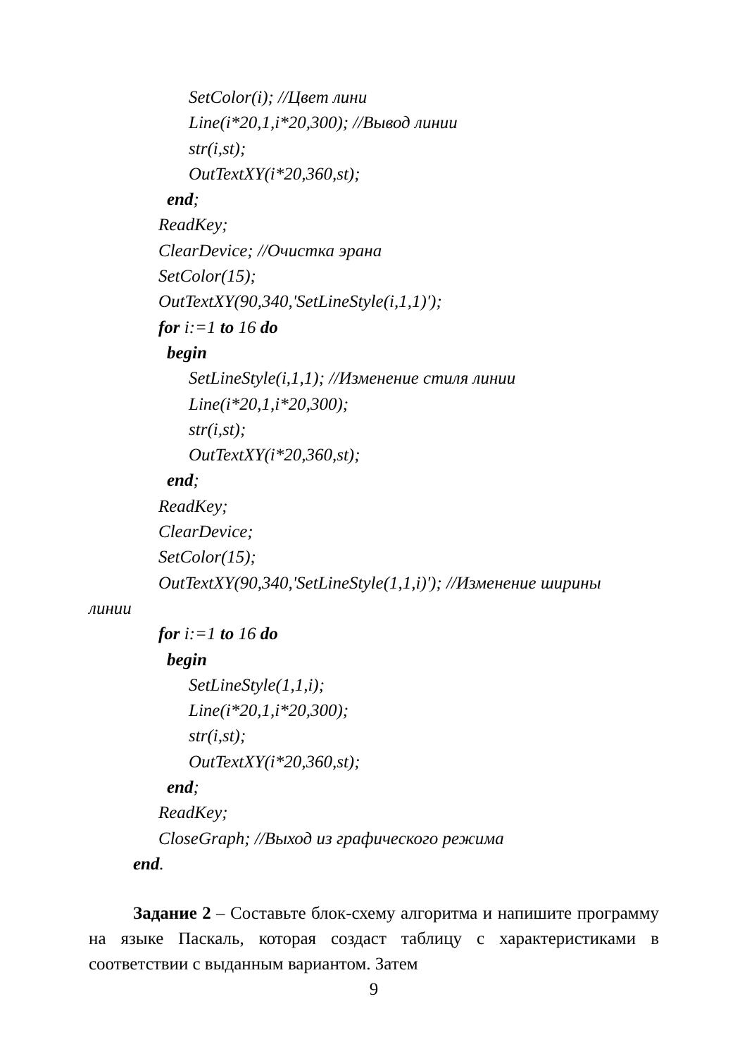SetColor(i); //Цвет лини
Line(i*20,1,i*20,300); //Вывод линии
str(i,st);
OutTextXY(i*20,360,st);
end;
ReadKey;
ClearDevice; //Очистка эрана
SetColor(15);
OutTextXY(90,340,'SetLineStyle(i,1,1)');
for i:=1 to 16 do
begin
SetLineStyle(i,1,1); //Изменение стиля линии
Line(i*20,1,i*20,300);
str(i,st);
OutTextXY(i*20,360,st);
end;
ReadKey;
ClearDevice;
SetColor(15);
OutTextXY(90,340,'SetLineStyle(1,1,i)'); //Изменение ширины
линии
for i:=1 to 16 do
begin
SetLineStyle(1,1,i);
Line(i*20,1,i*20,300);
str(i,st);
OutTextXY(i*20,360,st);
end;
ReadKey;
CloseGraph; //Выход из графического режима
end.
Задание 2 – Составьте блок-схему алгоритма и напишите программу на языке Паскаль, которая создаст таблицу с характеристиками в соответствии с выданным вариантом. Затем
9